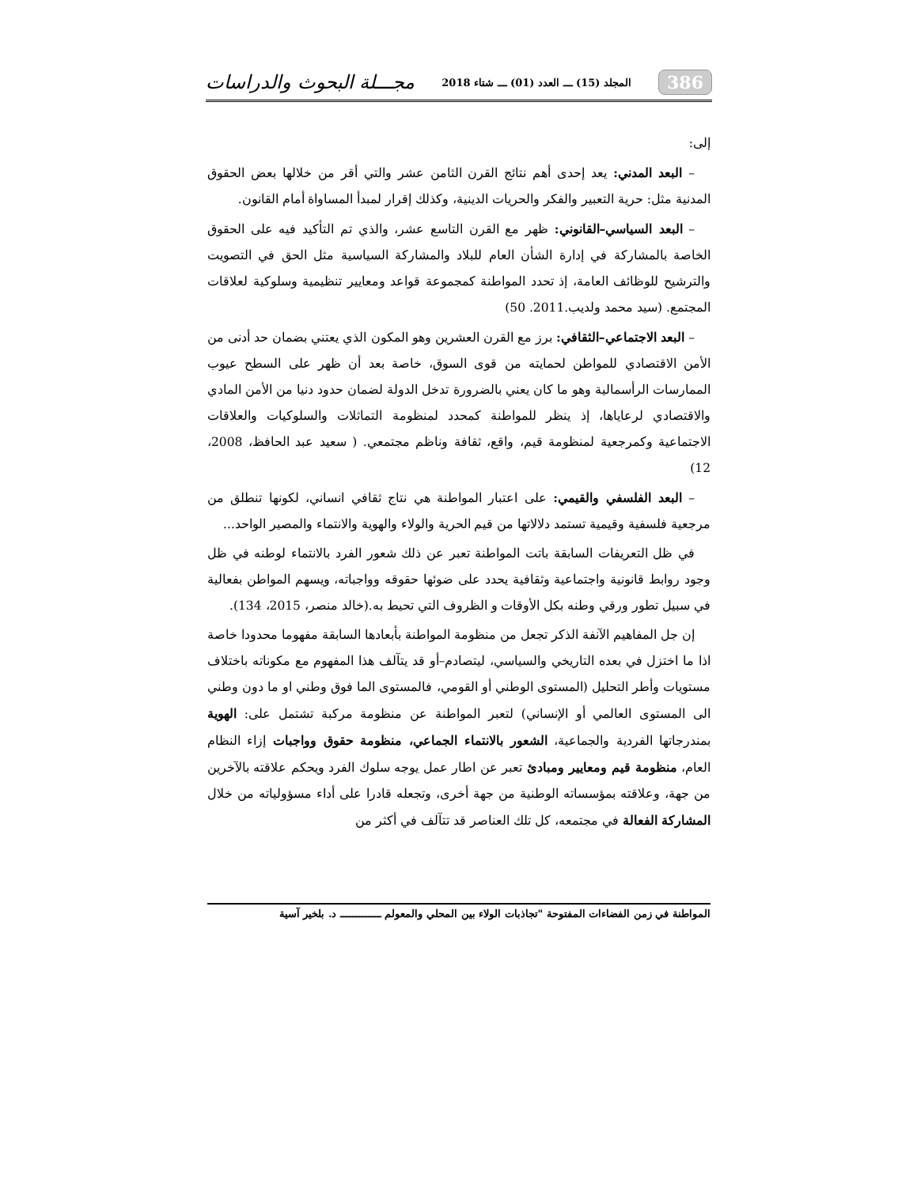386 المجلد (15) ـــ العدد (01) ـــ شتاء 2018 مجـــلة البحوث والدراسات
إلى:
– البعد المدني: يعد إحدى أهم نتائج القرن الثامن عشر والتي أقر من خلالها بعض الحقوق المدنية مثل: حرية التعبير والفكر والحريات الدينية، وكذلك إقرار لمبدأ المساواة أمام القانون.
– البعد السياسي–القانوني: ظهر مع القرن التاسع عشر، والذي تم التأكيد فيه على الحقوق الخاصة بالمشاركة في إدارة الشأن العام للبلاد والمشاركة السياسية مثل الحق في التصويت والترشيح للوظائف العامة، إذ تحدد المواطنة كمجموعة قواعد ومعايير تنظيمية وسلوكية لعلاقات المجتمع. (سيد محمد ولديب.2011. 50)
– البعد الاجتماعي–الثقافي: برز مع القرن العشرين وهو المكون الذي يعتني بضمان حد أدنى من الأمن الاقتصادي للمواطن لحمايته من قوى السوق، خاصة بعد أن ظهر على السطح عيوب الممارسات الرأسمالية وهو ما كان يعني بالضرورة تدخل الدولة لضمان حدود دنيا من الأمن المادي والاقتصادي لرعاياها، إذ ينظر للمواطنة كمحدد لمنظومة التماثلات والسلوكيات والعلاقات الاجتماعية وكمرجعية لمنظومة قيم، واقع، ثقافة وناظم مجتمعي. ( سعيد عبد الحافظ، 2008، 12)
– البعد الفلسفي والقيمي: على اعتبار المواطنة هي نتاج ثقافي انساني، لكونها تنطلق من مرجعية فلسفية وقيمية تستمد دلالاتها من قيم الحرية والولاء والهوية والانتماء والمصير الواحد...
في ظل التعريفات السابقة باتت المواطنة تعبر عن ذلك شعور الفرد بالانتماء لوطنه في ظل وجود روابط قانونية واجتماعية وثقافية يحدد على ضوئها حقوقه وواجباته، ويسهم المواطن بفعالية في سبيل تطور ورقي وطنه بكل الأوقات و الظروف التي تحيط به.(خالد منصر، 2015، 134).
إن جل المفاهيم الآنفة الذكر تجعل من منظومة المواطنة بأبعادها السابقة مفهوما محدودا خاصة اذا ما اختزل في بعده التاريخي والسياسي، ليتصادم–أو قد يتآلف هذا المفهوم مع مكوناته باختلاف مستويات وأطر التحليل (المستوى الوطني أو القومي، فالمستوى الما فوق وطني او ما دون وطني الى المستوى العالمي أو الإنساني) لتعبر المواطنة عن منظومة مركبة تشتمل على: الهوية بمندرجاتها الفردية والجماعية، الشعور بالانتماء الجماعي، منظومة حقوق وواجبات إزاء النظام العام، منظومة قيم ومعايير ومبادئ تعبر عن اطار عمل يوجه سلوك الفرد ويحكم علاقته بالآخرين من جهة، وعلاقته بمؤسساته الوطنية من جهة أخرى، وتجعله قادرا على أداء مسؤولياته من خلال المشاركة الفعالة في مجتمعه، كل تلك العناصر قد تتآلف في أكثر من
المواطنة في زمن الفضاءات المفتوحة "تجاذبات الولاء بين المحلي والمعولم ـــــــــــــ د. بلخير آسية